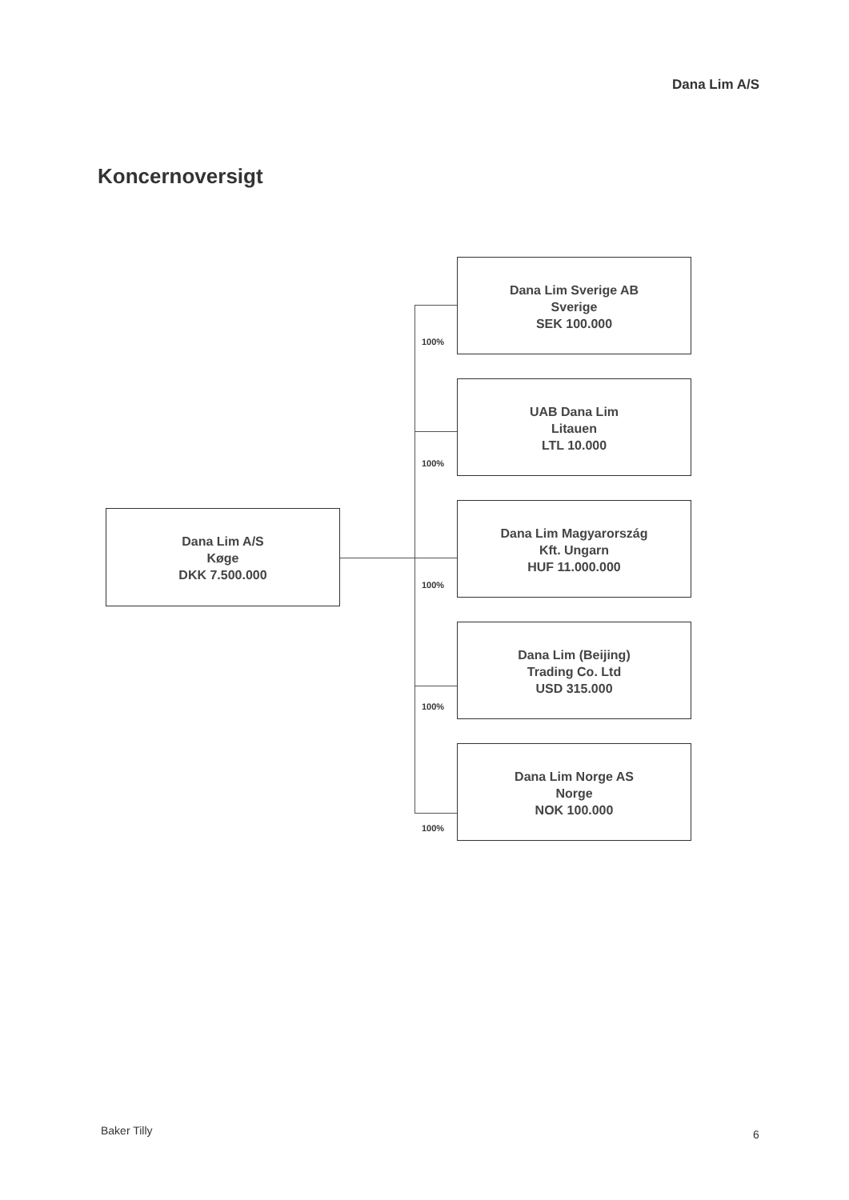Dana Lim A/S
Koncernoversigt
Dana Lim A/S
Køge
DKK 7.500.000
100%
Dana Lim Sverige AB
Sverige
SEK 100.000
100%
UAB Dana Lim
Litauen
LTL 10.000
100%
Dana Lim Magyarország
Kft. Ungarn
HUF 11.000.000
100%
Dana Lim (Beijing)
Trading Co. Ltd
USD 315.000
100%
Dana Lim Norge AS
Norge
NOK 100.000
Baker Tilly 6